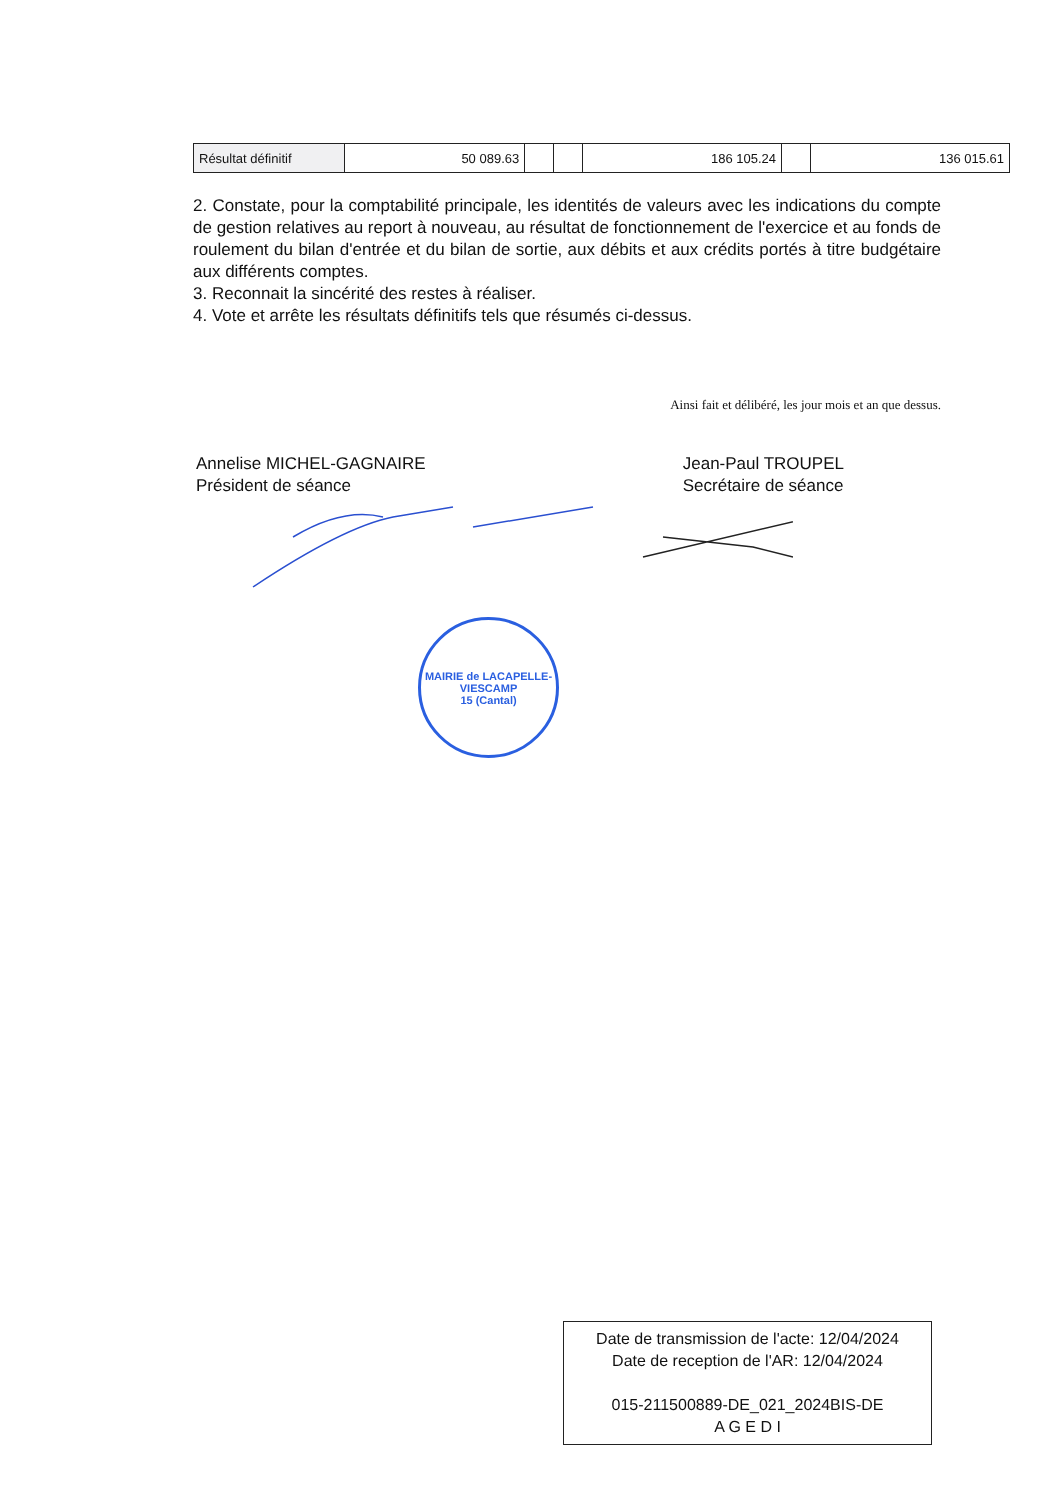| Résultat définitif | 50 089.63 | | | 186 105.24 | | 136 015.61 |
2. Constate, pour la comptabilité principale, les identités de valeurs avec les indications du compte de gestion relatives au report à nouveau, au résultat de fonctionnement de l'exercice et au fonds de roulement du bilan d'entrée et du bilan de sortie, aux débits et aux crédits portés à titre budgétaire aux différents comptes.
3. Reconnait la sincérité des restes à réaliser.
4. Vote et arrête les résultats définitifs tels que résumés ci-dessus.
Ainsi fait et délibéré, les jour mois et an que dessus.
Annelise MICHEL-GAGNAIRE
Président de séance
Jean-Paul TROUPEL
Secrétaire de séance
MAIRIE de LACAPELLE-VIESCAMP
15 (Cantal)
Date de transmission de l'acte: 12/04/2024
Date de reception de l'AR: 12/04/2024
015-211500889-DE_021_2024BIS-DE
A G E D I